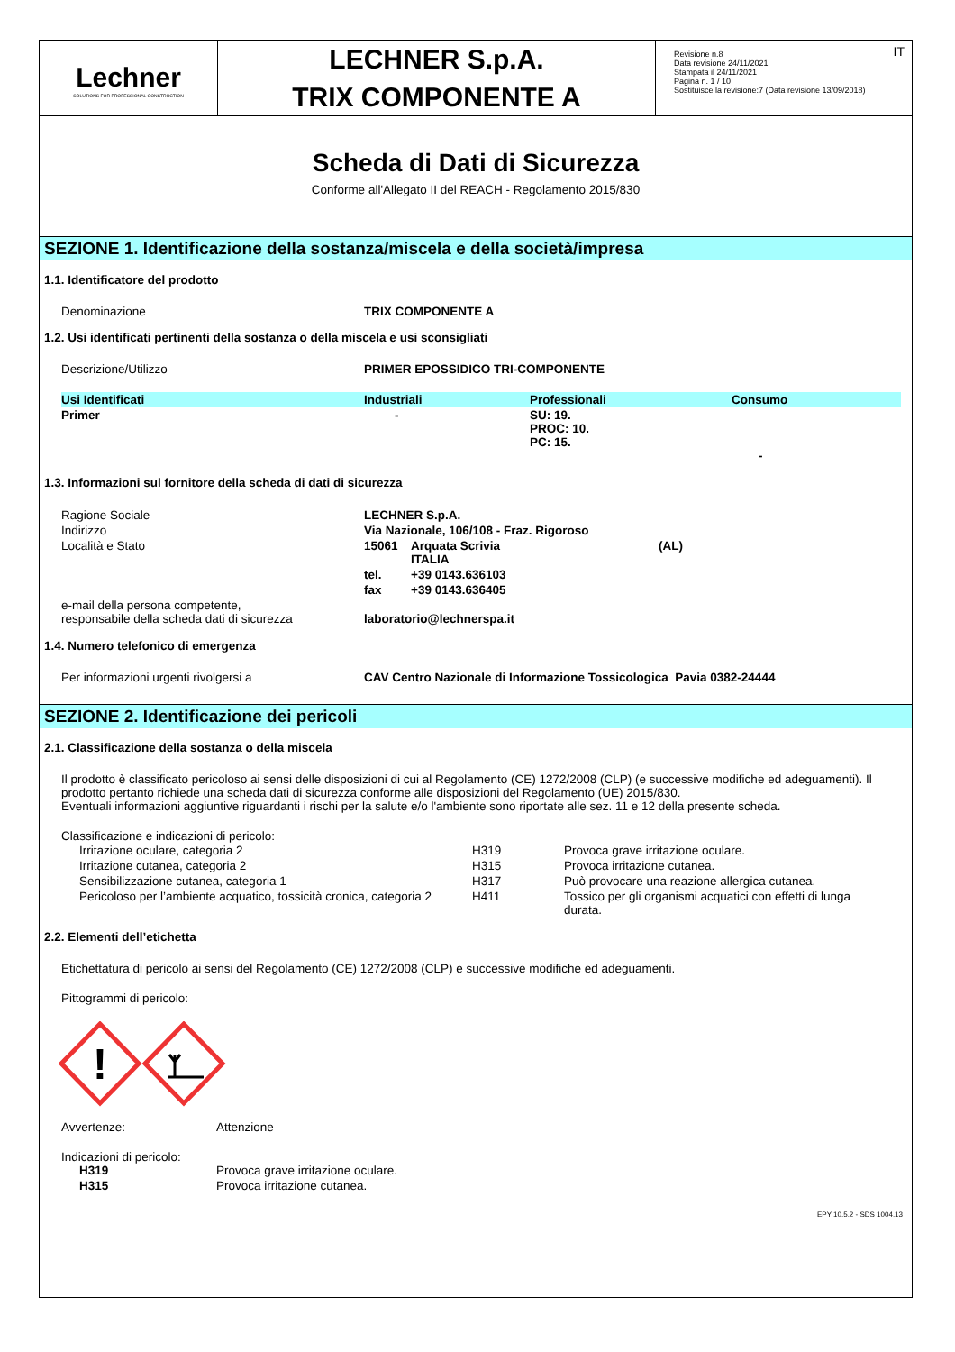Lechner
SOLUTIONS FOR PROFESSIONAL CONSTRUCTION
LECHNER S.p.A.
TRIX COMPONENTE A
Revisione n.8
Data revisione 24/11/2021
Stampata il 24/11/2021
Pagina n. 1 / 10
Sostituisce la revisione:7 (Data revisione 13/09/2018)
IT
Scheda di Dati di Sicurezza
Conforme all'Allegato II del REACH - Regolamento 2015/830
SEZIONE 1. Identificazione della sostanza/miscela e della società/impresa
1.1. Identificatore del prodotto
Denominazione TRIX COMPONENTE A
1.2. Usi identificati pertinenti della sostanza o della miscela e usi sconsigliati
Descrizione/Utilizzo PRIMER EPOSSIDICO TRI-COMPONENTE
| Usi Identificati | Industriali | Professionali | Consumo |
| Primer | - | SU: 19. PROC: 10. PC: 15. | - |
1.3. Informazioni sul fornitore della scheda di dati di sicurezza
| Ragione Sociale | LECHNER S.p.A. | | |
| Indirizzo | Via Nazionale, 106/108 - Fraz. Rigoroso | | |
| Località e Stato | 15061 | Arquata Scrivia ITALIA | (AL) |
| | tel. | +39 0143.636103 | |
| | fax | +39 0143.636405 | |
| e-mail della persona competente, responsabile della scheda dati di sicurezza | laboratorio@lechnerspa.it | | |
1.4. Numero telefonico di emergenza
Per informazioni urgenti rivolgersi a CAV Centro Nazionale di Informazione Tossicologica Pavia 0382-24444
SEZIONE 2. Identificazione dei pericoli
2.1. Classificazione della sostanza o della miscela
Il prodotto è classificato pericoloso ai sensi delle disposizioni di cui al Regolamento (CE) 1272/2008 (CLP) (e successive modifiche ed adeguamenti). Il prodotto pertanto richiede una scheda dati di sicurezza conforme alle disposizioni del Regolamento (UE) 2015/830.
Eventuali informazioni aggiuntive riguardanti i rischi per la salute e/o l'ambiente sono riportate alle sez. 11 e 12 della presente scheda.
Classificazione e indicazioni di pericolo:
| Irritazione oculare, categoria 2 | H319 | Provoca grave irritazione oculare. |
| Irritazione cutanea, categoria 2 | H315 | Provoca irritazione cutanea. |
| Sensibilizzazione cutanea, categoria 1 | H317 | Può provocare una reazione allergica cutanea. |
| Pericoloso per l’ambiente acquatico, tossicità cronica, categoria 2 | H411 | Tossico per gli organismi acquatici con effetti di lunga durata. |
2.2. Elementi dell’etichetta
Etichettatura di pericolo ai sensi del Regolamento (CE) 1272/2008 (CLP) e successive modifiche ed adeguamenti.
Pittogrammi di pericolo:
!
Avvertenze: Attenzione
Indicazioni di pericolo:
H319 Provoca grave irritazione oculare.
H315 Provoca irritazione cutanea.
EPY 10.5.2 - SDS 1004.13